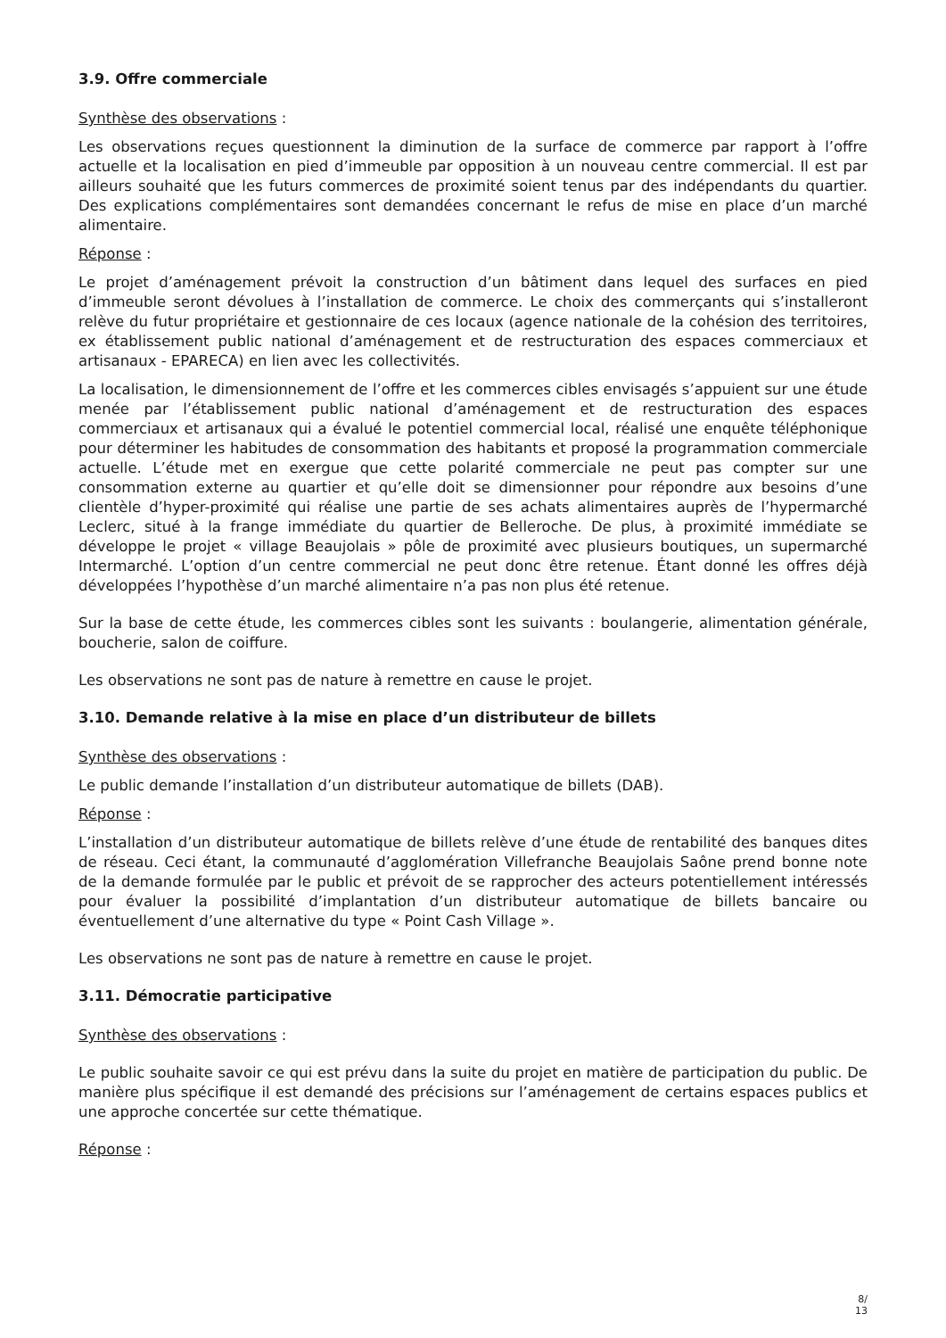3.9. Offre commerciale
Synthèse des observations :
Les observations reçues questionnent la diminution de la surface de commerce par rapport à l’offre actuelle et la localisation en pied d’immeuble par opposition à un nouveau centre commercial. Il est par ailleurs souhaité que les futurs commerces de proximité soient tenus par des indépendants du quartier. Des explications complémentaires sont demandées concernant le refus de mise en place d’un marché alimentaire.
Réponse :
Le projet d’aménagement prévoit la construction d’un bâtiment dans lequel des surfaces en pied d’immeuble seront dévolues à l’installation de commerce. Le choix des commerçants qui s’installeront relève du futur propriétaire et gestionnaire de ces locaux (agence nationale de la cohésion des territoires, ex établissement public national d’aménagement et de restructuration des espaces commerciaux et artisanaux - EPARECA) en lien avec les collectivités.
La localisation, le dimensionnement de l’offre et les commerces cibles envisagés s’appuient sur une étude menée par l’établissement public national d’aménagement et de restructuration des espaces commerciaux et artisanaux qui a évalué le potentiel commercial local, réalisé une enquête téléphonique pour déterminer les habitudes de consommation des habitants et proposé la programmation commerciale actuelle. L’étude met en exergue que cette polarité commerciale ne peut pas compter sur une consommation externe au quartier et qu’elle doit se dimensionner pour répondre aux besoins d’une clientèle d’hyper-proximité qui réalise une partie de ses achats alimentaires auprès de l’hypermarché Leclerc, situé à la frange immédiate du quartier de Belleroche. De plus, à proximité immédiate se développe le projet « village Beaujolais » pôle de proximité avec plusieurs boutiques, un supermarché Intermarché. L’option d’un centre commercial ne peut donc être retenue. Étant donné les offres déjà développées l’hypothèse d’un marché alimentaire n’a pas non plus été retenue.
Sur la base de cette étude, les commerces cibles sont les suivants : boulangerie, alimentation générale, boucherie, salon de coiffure.
Les observations ne sont pas de nature à remettre en cause le projet.
3.10. Demande relative à la mise en place d’un distributeur de billets
Synthèse des observations :
Le public demande l’installation d’un distributeur automatique de billets (DAB).
Réponse :
L’installation d’un distributeur automatique de billets relève d’une étude de rentabilité des banques dites de réseau. Ceci étant, la communauté d’agglomération Villefranche Beaujolais Saône prend bonne note de la demande formulée par le public et prévoit de se rapprocher des acteurs potentiellement intéressés pour évaluer la possibilité d’implantation d’un distributeur automatique de billets bancaire ou éventuellement d’une alternative du type « Point Cash Village ».
Les observations ne sont pas de nature à remettre en cause le projet.
3.11. Démocratie participative
Synthèse des observations :
Le public souhaite savoir ce qui est prévu dans la suite du projet en matière de participation du public. De manière plus spécifique il est demandé des précisions sur l’aménagement de certains espaces publics et une approche concertée sur cette thématique.
Réponse :
8/
13